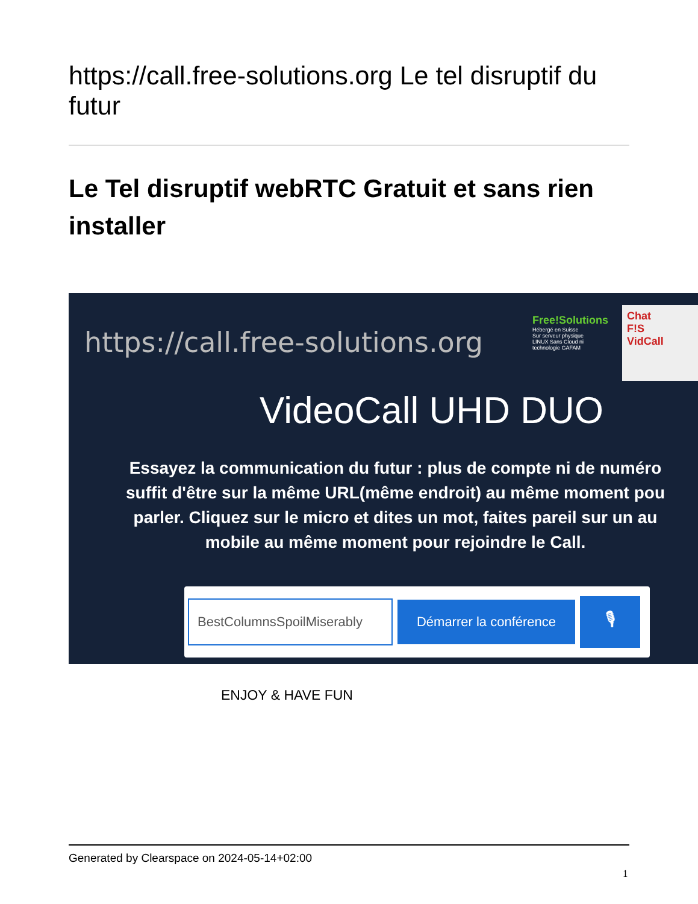https://call.free-solutions.org Le tel disruptif du futur
Le Tel disruptif webRTC Gratuit et sans rien installer
https://call.free-solutions.org
Free!Solutions
Hébergé en Suisse
Sur serveur physique
LINUX Sans Cloud ni
technologie GAFAM
Chat
F!S
VidCall
VideoCall UHD DUO
Essayez la communication du futur : plus de compte ni de numéro
suffit d'être sur la même URL(même endroit) au même moment pou
parler. Cliquez sur le micro et dites un mot, faites pareil sur un au
mobile au même moment pour rejoindre le Call.
BestColumnsSpoilMiserably
Démarrer la conférence
🎙
ENJOY & HAVE FUN
Generated by Clearspace on 2024-05-14+02:00
1